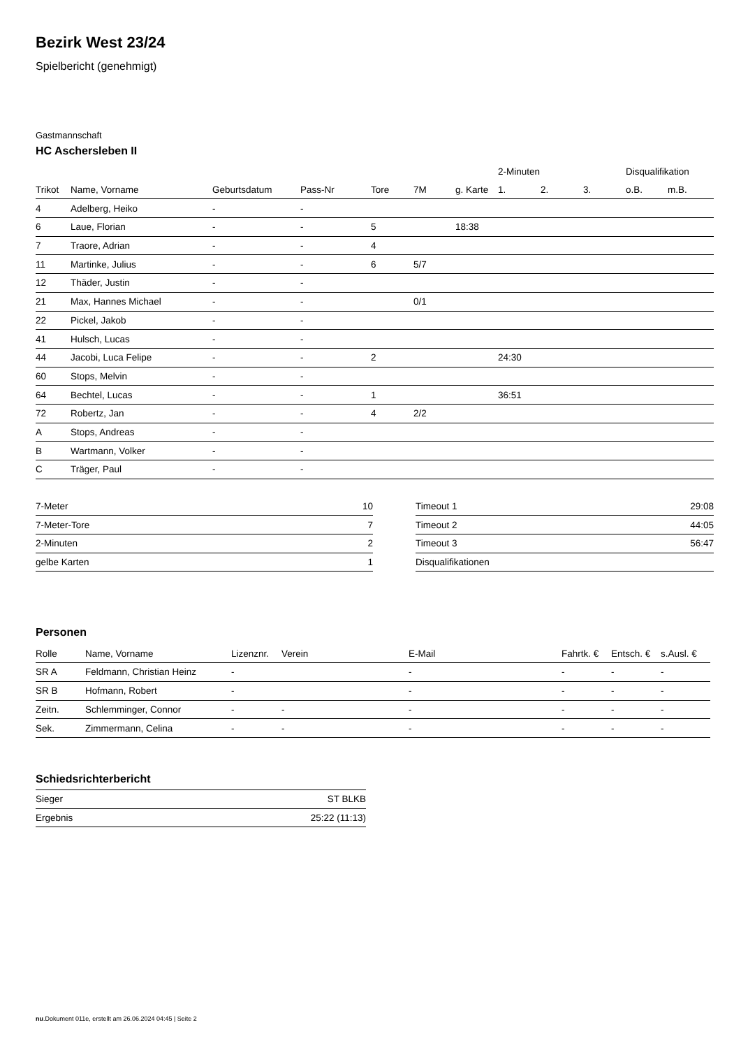Bezirk West 23/24
Spielbericht (genehmigt)
Gastmannschaft
HC Aschersleben II
| | | | | | | | 2-Minuten | | | Disqualifikation | |
| --- | --- | --- | --- | --- | --- | --- | --- | --- | --- | --- | --- |
| Trikot | Name, Vorname | Geburtsdatum | Pass-Nr | Tore | 7M | g. Karte | 1. | 2. | 3. | o.B. | m.B. |
| 4 | Adelberg, Heiko | - | - | | | | | | | | |
| 6 | Laue, Florian | - | - | 5 | | 18:38 | | | | | |
| 7 | Traore, Adrian | - | - | 4 | | | | | | | |
| 11 | Martinke, Julius | - | - | 6 | 5/7 | | | | | | |
| 12 | Thäder, Justin | - | - | | | | | | | | |
| 21 | Max, Hannes Michael | - | - | | 0/1 | | | | | | |
| 22 | Pickel, Jakob | - | - | | | | | | | | |
| 41 | Hulsch, Lucas | - | - | | | | | | | | |
| 44 | Jacobi, Luca Felipe | - | - | 2 | | | 24:30 | | | | |
| 60 | Stops, Melvin | - | - | | | | | | | | |
| 64 | Bechtel, Lucas | - | - | 1 | | | 36:51 | | | | |
| 72 | Robertz, Jan | - | - | 4 | 2/2 | | | | | | |
| A | Stops, Andreas | - | - | | | | | | | | |
| B | Wartmann, Volker | - | - | | | | | | | | |
| C | Träger, Paul | - | - | | | | | | | | |
| 7-Meter | 10 |
| 7-Meter-Tore | 7 |
| 2-Minuten | 2 |
| gelbe Karten | 1 |
| Timeout 1 | 29:08 |
| Timeout 2 | 44:05 |
| Timeout 3 | 56:47 |
| Disqualifikationen | |
Personen
| Rolle | Name, Vorname | Lizenznr. | Verein | E-Mail | Fahrtk. € | Entsch. € | s.Ausl. € |
| --- | --- | --- | --- | --- | --- | --- | --- |
| SR A | Feldmann, Christian Heinz | - | | - | - | - | - |
| SR B | Hofmann, Robert | - | | - | - | - | - |
| Zeitn. | Schlemminger, Connor | - | - | - | - | - | - |
| Sek. | Zimmermann, Celina | - | - | - | - | - | - |
Schiedsrichterbericht
| Sieger | ST BLKB |
| Ergebnis | 25:22 (11:13) |
nu.Dokument 011e, erstellt am 26.06.2024 04:45 | Seite 2